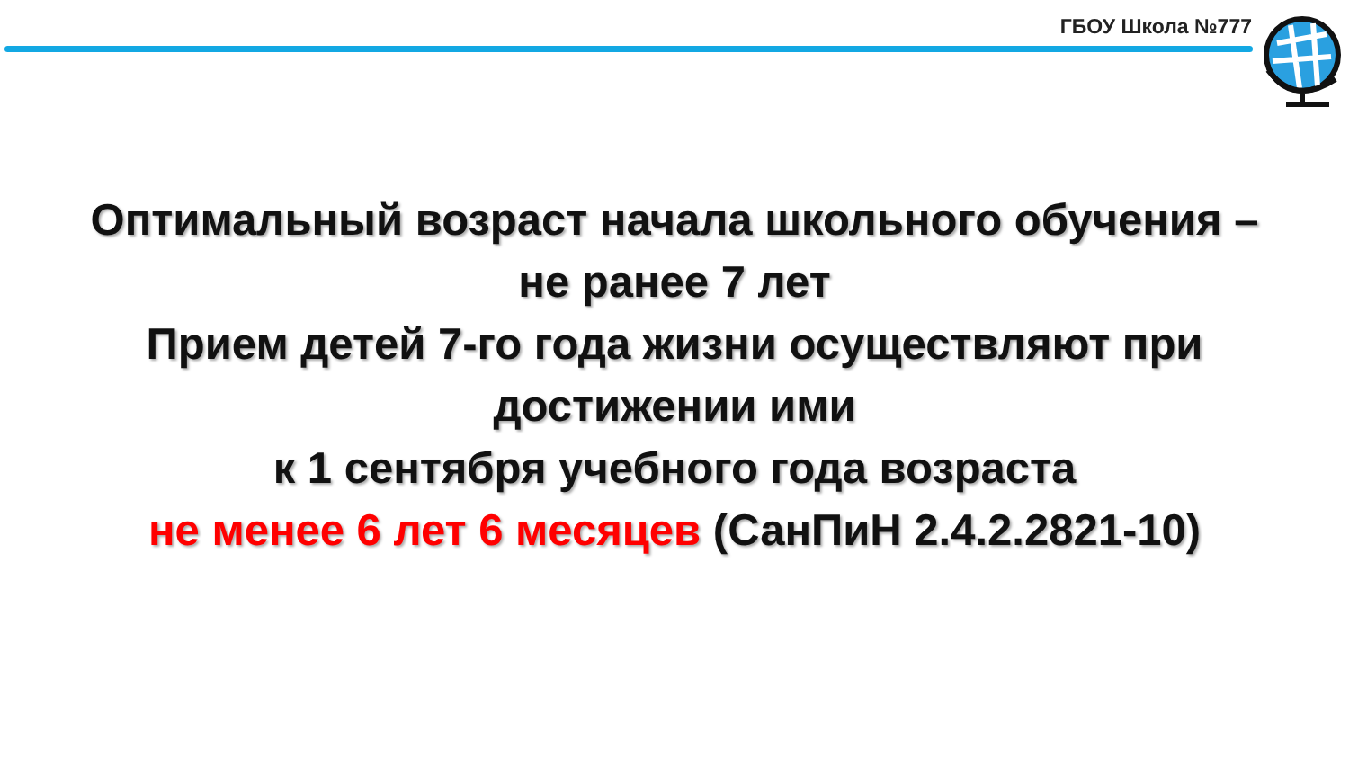ГБОУ Школа №777
Оптимальный возраст начала школьного обучения –
не ранее 7 лет
Прием детей 7-го года жизни осуществляют при
достижении ими
к 1 сентября учебного года возраста
не менее 6 лет 6 месяцев (СанПиН 2.4.2.2821-10)